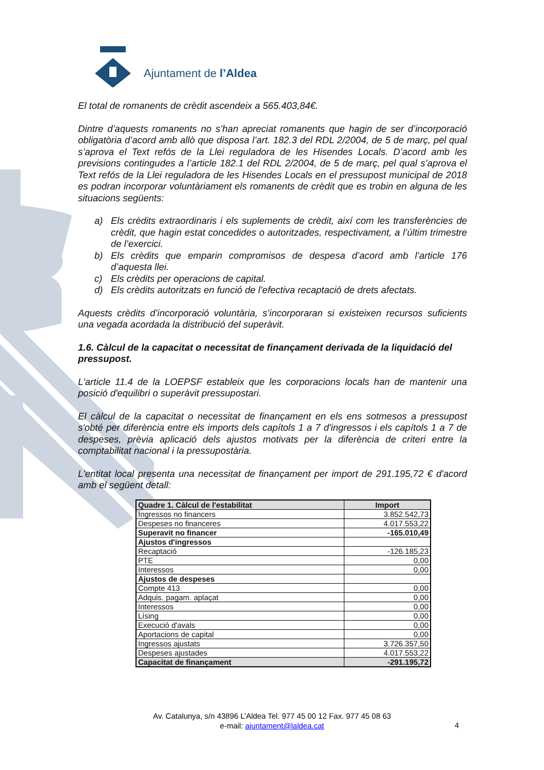Ajuntament de l’Aldea
El total de romanents de crèdit ascendeix a 565.403,84€.
Dintre d’aquests romanents no s’han apreciat romanents que hagin de ser d’incorporació obligatòria d’acord amb allò que disposa l’art. 182.3 del RDL 2/2004, de 5 de març, pel qual s’aprova el Text refós de la Llei reguladora de les Hisendes Locals. D’acord amb les previsions contingudes a l’article 182.1 del RDL 2/2004, de 5 de març, pel qual s’aprova el Text refós de la Llei reguladora de les Hisendes Locals en el pressupost municipal de 2018 es podran incorporar voluntàriament els romanents de crèdit que es trobin en alguna de les situacions següents:
a) Els crèdits extraordinaris i els suplements de crèdit, així com les transferències de crèdit, que hagin estat concedides o autoritzades, respectivament, a l’últim trimestre de l’exercici.
b) Els crèdits que emparin compromisos de despesa d’acord amb l’article 176 d’aquesta llei.
c) Els crèdits per operacions de capital.
d) Els crèdits autoritzats en funció de l’efectiva recaptació de drets afectats.
Aquests crèdits d’incorporació voluntària, s’incorporaran si existeixen recursos suficients una vegada acordada la distribució del superàvit.
1.6. Càlcul de la capacitat o necessitat de finançament derivada de la liquidació del pressupost.
L'article 11.4 de la LOEPSF estableix que les corporacions locals han de mantenir una posició d'equilibri o superàvit pressupostari.
El càlcul de la capacitat o necessitat de finançament en els ens sotmesos a pressupost s'obté per diferència entre els imports dels capítols 1 a 7 d'ingressos i els capítols 1 a 7 de despeses, prèvia aplicació dels ajustos motivats per la diferència de criteri entre la comptabilitat nacional i la pressupostària.
L'entitat local presenta una necessitat de finançament per import de 291.195,72 € d'acord amb el següent detall:
| Quadre 1. Càlcul de l'estabilitat | Import |
| --- | --- |
| Ingressos no financers | 3.852.542,73 |
| Despeses no financeres | 4.017.553,22 |
| Superavit no financer | -165.010,49 |
| Ajustos d'ingressos | |
| Recaptació | -126.185,23 |
| PTE | 0,00 |
| Interessos | 0,00 |
| Ajustos de despeses | |
| Compte 413 | 0,00 |
| Adquis. pagam. aplaçat | 0,00 |
| Interessos | 0,00 |
| Lísing | 0,00 |
| Execució d'avals | 0,00 |
| Aportacions de capital | 0,00 |
| Ingressos ajustats | 3.726.357,50 |
| Despeses ajustades | 4.017.553,22 |
| Capacitat de finançament | -291.195,72 |
Av. Catalunya, s/n 43896 L’Aldea Tel. 977 45 00 12 Fax. 977 45 08 63
e-mail: ajuntament@laldea.cat
4